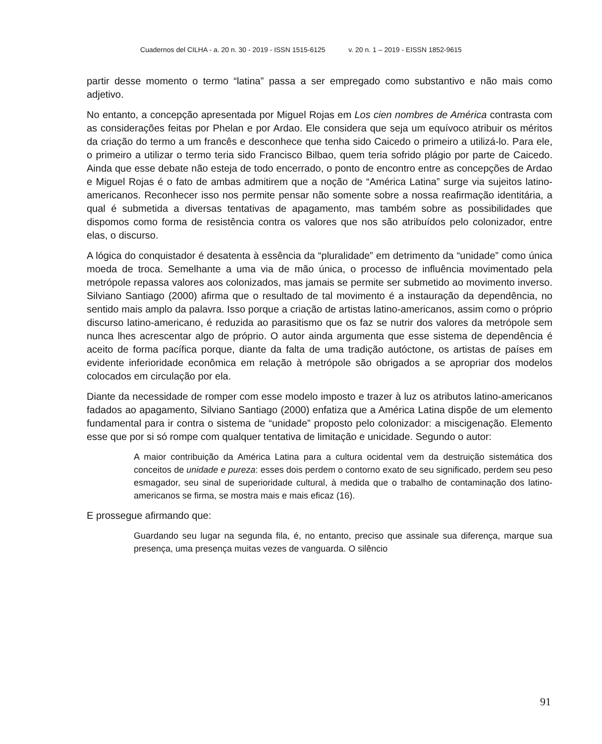Cuadernos del CILHA - a. 20 n. 30 - 2019 - ISSN 1515-6125 v. 20 n. 1 – 2019 - EISSN 1852-9615
partir desse momento o termo “latina” passa a ser empregado como substantivo e não mais como adjetivo.
No entanto, a concepção apresentada por Miguel Rojas em Los cien nombres de América contrasta com as considerações feitas por Phelan e por Ardao. Ele considera que seja um equívoco atribuir os méritos da criação do termo a um francês e desconhece que tenha sido Caicedo o primeiro a utilizá-lo. Para ele, o primeiro a utilizar o termo teria sido Francisco Bilbao, quem teria sofrido plágio por parte de Caicedo. Ainda que esse debate não esteja de todo encerrado, o ponto de encontro entre as concepções de Ardao e Miguel Rojas é o fato de ambas admitirem que a noção de “América Latina” surge via sujeitos latino-americanos. Reconhecer isso nos permite pensar não somente sobre a nossa reafirmação identitária, a qual é submetida a diversas tentativas de apagamento, mas também sobre as possibilidades que dispomos como forma de resistência contra os valores que nos são atribuídos pelo colonizador, entre elas, o discurso.
A lógica do conquistador é desatenta à essência da “pluralidade” em detrimento da “unidade” como única moeda de troca. Semelhante a uma via de mão única, o processo de influência movimentado pela metrópole repassa valores aos colonizados, mas jamais se permite ser submetido ao movimento inverso. Silviano Santiago (2000) afirma que o resultado de tal movimento é a instauração da dependência, no sentido mais amplo da palavra. Isso porque a criação de artistas latino-americanos, assim como o próprio discurso latino-americano, é reduzida ao parasitismo que os faz se nutrir dos valores da metrópole sem nunca lhes acrescentar algo de próprio. O autor ainda argumenta que esse sistema de dependência é aceito de forma pacífica porque, diante da falta de uma tradição autóctone, os artistas de países em evidente inferioridade econômica em relação à metrópole são obrigados a se apropriar dos modelos colocados em circulação por ela.
Diante da necessidade de romper com esse modelo imposto e trazer à luz os atributos latino-americanos fadados ao apagamento, Silviano Santiago (2000) enfatiza que a América Latina dispõe de um elemento fundamental para ir contra o sistema de “unidade” proposto pelo colonizador: a miscigenação. Elemento esse que por si só rompe com qualquer tentativa de limitação e unicidade. Segundo o autor:
A maior contribuição da América Latina para a cultura ocidental vem da destruição sistemática dos conceitos de unidade e pureza: esses dois perdem o contorno exato de seu significado, perdem seu peso esmagador, seu sinal de superioridade cultural, à medida que o trabalho de contaminação dos latino-americanos se firma, se mostra mais e mais eficaz (16).
E prossegue afirmando que:
Guardando seu lugar na segunda fila, é, no entanto, preciso que assinale sua diferença, marque sua presença, uma presença muitas vezes de vanguarda. O silêncio
91